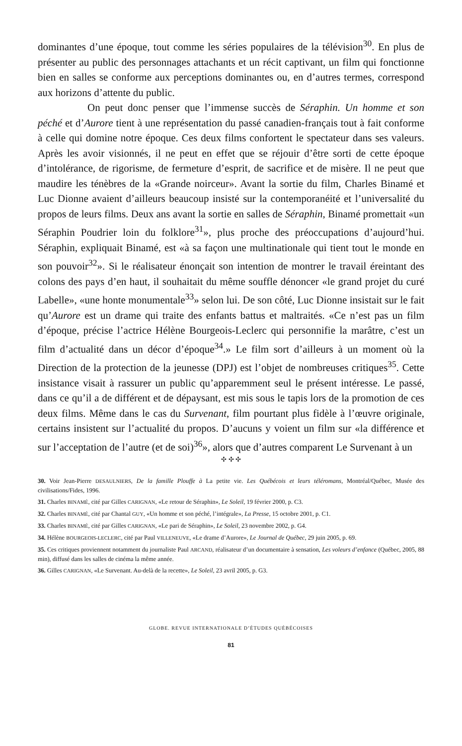dominantes d’une époque, tout comme les séries populaires de la télévision<sup>30</sup>. En plus de présenter au public des personnages attachants et un récit captivant, un film qui fonctionne bien en salles se conforme aux perceptions dominantes ou, en d’autres termes, correspond aux horizons d’attente du public.
On peut donc penser que l’immense succès de Séraphin. Un homme et son péché et d’Aurore tient à une représentation du passé canadien-français tout à fait conforme à celle qui domine notre époque. Ces deux films confortent le spectateur dans ses valeurs. Après les avoir visionnés, il ne peut en effet que se réjouir d’être sorti de cette époque d’intolérance, de rigorisme, de fermeture d’esprit, de sacrifice et de misère. Il ne peut que maudire les ténèbres de la «Grande noirceur». Avant la sortie du film, Charles Binamé et Luc Dionne avaient d’ailleurs beaucoup insisté sur la contemporanéité et l’universalité du propos de leurs films. Deux ans avant la sortie en salles de Séraphin, Binamé promettait «un Séraphin Poudrier loin du folklore<sup>31</sup>», plus proche des préoccupations d’aujourd’hui. Séraphin, expliquait Binamé, est «à sa façon une multinationale qui tient tout le monde en son pouvoir<sup>32</sup>». Si le réalisateur énonçait son intention de montrer le travail éreintant des colons des pays d’en haut, il souhaitait du même souffle dénoncer «le grand projet du curé Labelle», «une honte monumentale<sup>33</sup>» selon lui. De son côté, Luc Dionne insistait sur le fait qu’Aurore est un drame qui traite des enfants battus et maltraités. «Ce n’est pas un film d’époque, précise l’actrice Hélène Bourgeois-Leclerc qui personnifie la marâtre, c’est un film d’actualité dans un décor d’époque<sup>34</sup>.» Le film sort d’ailleurs à un moment où la Direction de la protection de la jeunesse (DPJ) est l’objet de nombreuses critiques<sup>35</sup>. Cette insistance visait à rassurer un public qu’apparemment seul le présent intéresse. Le passé, dans ce qu’il a de différent et de dépaysant, est mis sous le tapis lors de la promotion de ces deux films. Même dans le cas du Survenant, film pourtant plus fidèle à l’œuvre originale, certains insistent sur l’actualité du propos. D’aucuns y voient un film sur «la différence et sur l’acceptation de l’autre (et de soi)<sup>36</sup>», alors que d’autres comparent Le Survenant à un
✣ ✣ ✣
30. Voir Jean-Pierre DESAULNIERS, De la famille Plouffe à La petite vie. Les Québécois et leurs téléromans, Montréal/Québec, Musée des civilisations/Fides, 1996.
31. Charles BINAMÉ, cité par Gilles CARIGNAN, «Le retour de Séraphin», Le Soleil, 19 février 2000, p. C3.
32. Charles BINAMÉ, cité par Chantal GUY, «Un homme et son péché, l’intégrale», La Presse, 15 octobre 2001, p. C1.
33. Charles BINAMÉ, cité par Gilles CARIGNAN, «Le pari de Séraphin», Le Soleil, 23 novembre 2002, p. G4.
34. Hélène BOURGEOIS-LECLERC, cité par Paul VILLENEUVE, «Le drame d’Aurore», Le Journal de Québec, 29 juin 2005, p. 69.
35. Ces critiques proviennent notamment du journaliste Paul ARCAND, réalisateur d’un documentaire à sensation, Les voleurs d’enfance (Québec, 2005, 88 min), diffusé dans les salles de cinéma la même année.
36. Gilles CARIGNAN, «Le Survenant. Au-delà de la recette», Le Soleil, 23 avril 2005, p. G3.
GLOBE. REVUE INTERNATIONALE D’ÉTUDES QUÉBÉCOISES
81